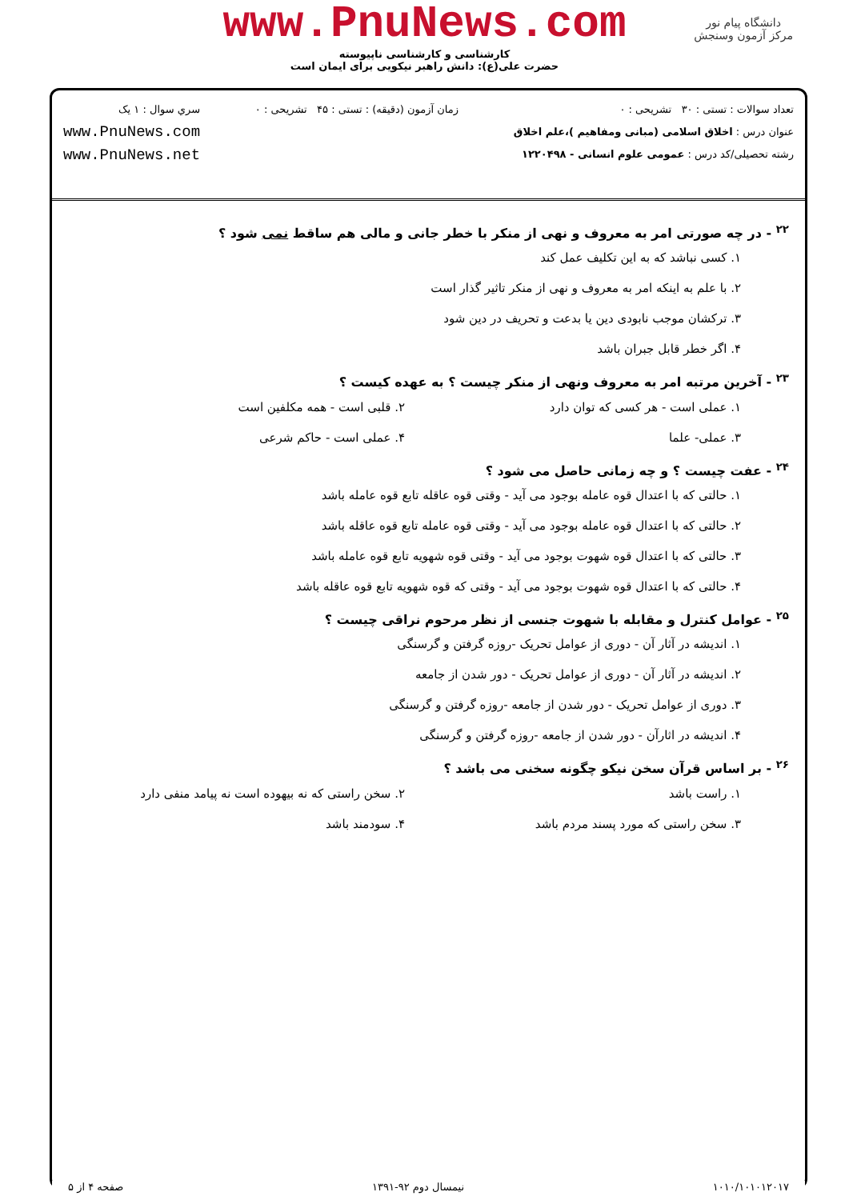www.PnuNews.com
کارشناسی و کارشناسی ناپیوسته
حضرت علی(ع): دانش راهبر نیکویی برای ایمان است
دانشگاه پیام نور
مرکز آزمون وسنجش
تعداد سوالات : تستی : ۳۰ تشریحی : ۰
عنوان درس : اخلاق اسلامی (مبانی ومفاهیم )،علم اخلاق
رشته تحصیلی/کد درس : عمومی علوم انسانی - ۱۲۲۰۴۹۸
زمان آزمون (دقیقه) : تستی : ۴۵ تشریحی : ۰
سري سوال : ۱ يک
www.PnuNews.com
www.PnuNews.net
<sup>۲۲</sup> - در چه صورتی امر به معروف و نهی از منکر با خطر جانی و مالی هم ساقط نمی شود ؟
۱. کسی نباشد که به این تکلیف عمل کند
۲. با علم به اینکه امر به معروف و نهی از منکر تاثیر گذار است
۳. ترکشان موجب نابودی دین یا بدعت و تحریف در دین شود
۴. اگر خطر قابل جبران باشد
<sup>۲۳</sup> - آخرین مرتبه امر به معروف ونهی از منکر چیست ؟ به عهده کیست ؟
۱. عملی است - هر کسی که توان دارد ۲. قلبی است - همه مکلفین است
۳. عملی- علما ۴. عملی است - حاکم شرعی
<sup>۲۴</sup> - عفت چیست ؟ و چه زمانی حاصل می شود ؟
۱. حالتی که با اعتدال قوه عامله بوجود می آید - وقتی قوه عاقله تابع قوه عامله باشد
۲. حالتی که با اعتدال قوه عامله بوجود می آید - وقتی قوه عامله تابع قوه عاقله باشد
۳. حالتی که با اعتدال قوه شهوت بوجود می آید - وقتی قوه شهویه تابع قوه عامله باشد
۴. حالتی که با اعتدال قوه شهوت بوجود می آید - وقتی که قوه شهویه تابع قوه عاقله باشد
<sup>۲۵</sup> - عوامل کنترل و مقابله با شهوت جنسی از نظر مرحوم نراقی چیست ؟
۱. اندیشه در آثار آن - دوری از عوامل تحریک -روزه گرفتن و گرسنگی
۲. اندیشه در آثار آن - دوری از عوامل تحریک - دور شدن از جامعه
۳. دوری از عوامل تحریک - دور شدن از جامعه -روزه گرفتن و گرسنگی
۴. اندیشه در اثارآن - دور شدن از جامعه -روزه گرفتن و گرسنگی
<sup>۲۶</sup> - بر اساس قرآن سخن نیکو چگونه سخنی می باشد ؟
۱. راست باشد ۲. سخن راستی که نه بیهوده است نه پیامد منفی دارد
۳. سخن راستی که مورد پسند مردم باشد ۴. سودمند باشد
۱۰۱۰/۱۰۱۰۱۲۰۱۷ نیمسال دوم ۹۲-۱۳۹۱ صفحه ۴ از ۵